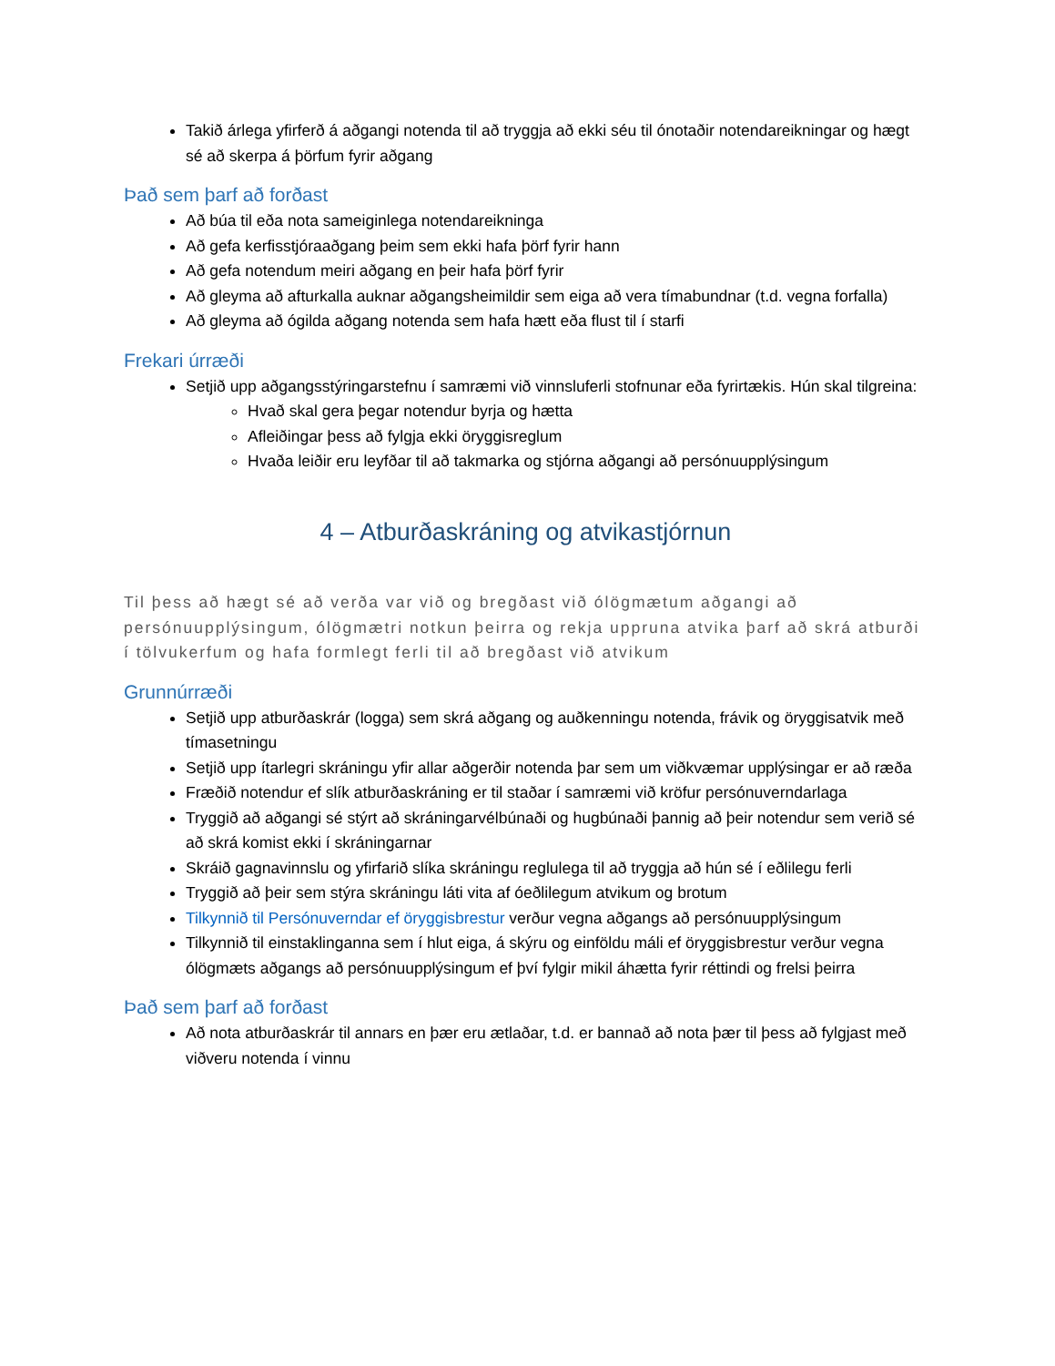Takið árlega yfirferð á aðgangi notenda til að tryggja að ekki séu til ónotaðir notendareikningar og hægt sé að skerpa á þörfum fyrir aðgang
Það sem þarf að forðast
Að búa til eða nota sameiginlega notendareikninga
Að gefa kerfisstjóraaðgang þeim sem ekki hafa þörf fyrir hann
Að gefa notendum meiri aðgang en þeir hafa þörf fyrir
Að gleyma að afturkalla auknar aðgangsheimildir sem eiga að vera tímabundnar (t.d. vegna forfalla)
Að gleyma að ógilda aðgang notenda sem hafa hætt eða flust til í starfi
Frekari úrræði
Setjið upp aðgangsstýringarstefnu í samræmi við vinnsluferli stofnunar eða fyrirtækis. Hún skal tilgreina:
Hvað skal gera þegar notendur byrja og hætta
Afleiðingar þess að fylgja ekki öryggisreglum
Hvaða leiðir eru leyfðar til að takmarka og stjórna aðgangi að persónuupplýsingum
4 – Atburðaskráning og atvikastjórnun
Til þess að hægt sé að verða var við og bregðast við ólögmætum aðgangi að persónuupplýsingum, ólögmætri notkun þeirra og rekja uppruna atvika þarf að skrá atburði í tölvukerfum og hafa formlegt ferli til að bregðast við atvikum
Grunnúrræði
Setjið upp atburðaskrár (logga) sem skrá aðgang og auðkenningu notenda, frávik og öryggisatvik með tímasetningu
Setjið upp ítarlegri skráningu yfir allar aðgerðir notenda þar sem um viðkvæmar upplýsingar er að ræða
Fræðið notendur ef slík atburðaskráning er til staðar í samræmi við kröfur persónuverndarlaga
Tryggið að aðgangi sé stýrt að skráningarvélbúnaði og hugbúnaði þannig að þeir notendur sem verið sé að skrá komist ekki í skráningarnar
Skráið gagnavinnslu og yfirfarið slíka skráningu reglulega til að tryggja að hún sé í eðlilegu ferli
Tryggið að þeir sem stýra skráningu láti vita af óeðlilegum atvikum og brotum
Tilkynnið til Persónuverndar ef öryggisbrestur verður vegna aðgangs að persónuupplýsingum
Tilkynnið til einstaklinganna sem í hlut eiga, á skýru og einföldu máli ef öryggisbrestur verður vegna ólögmæts aðgangs að persónuupplýsingum ef því fylgir mikil áhætta fyrir réttindi og frelsi þeirra
Það sem þarf að forðast
Að nota atburðaskrár til annars en þær eru ætlaðar, t.d. er bannað að nota þær til þess að fylgjast með viðveru notenda í vinnu